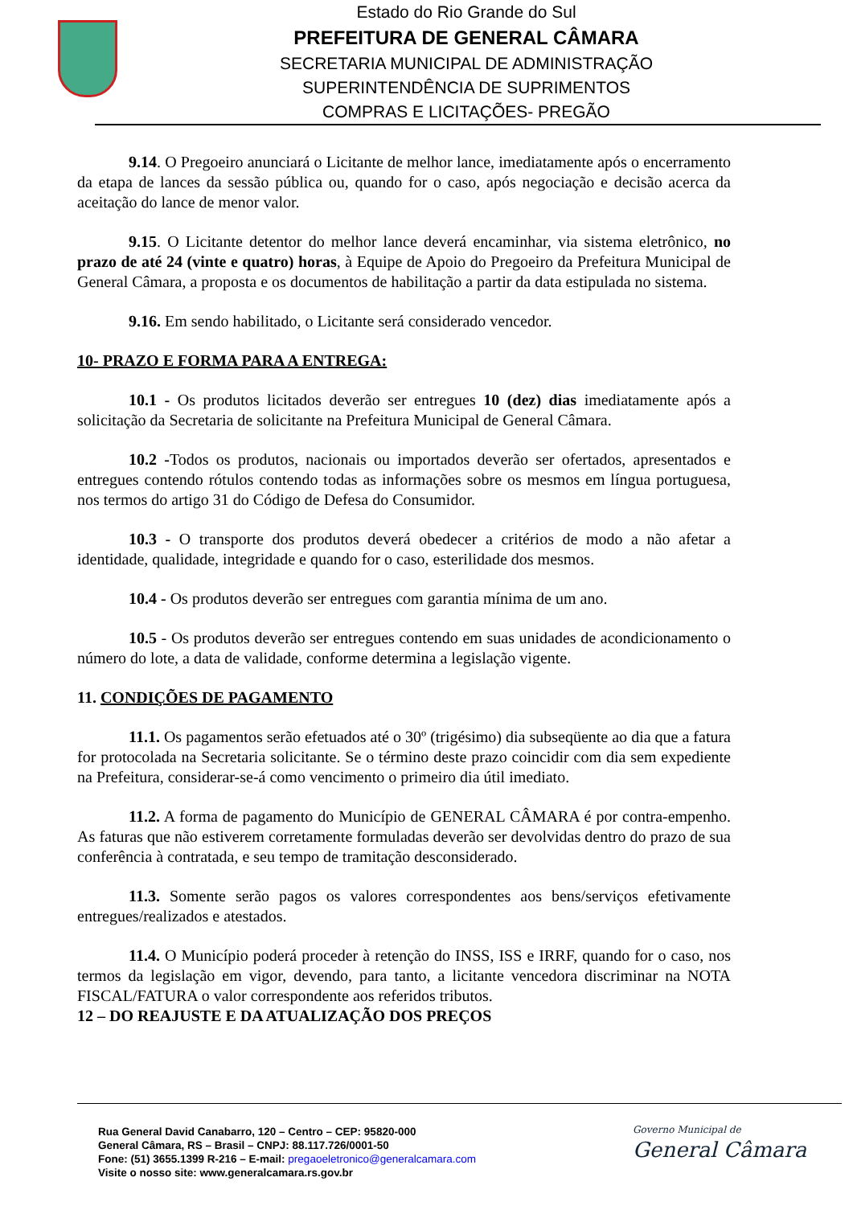Estado do Rio Grande do Sul
PREFEITURA DE GENERAL CÂMARA
SECRETARIA MUNICIPAL DE ADMINISTRAÇÃO
SUPERINTENDÊNCIA DE SUPRIMENTOS
COMPRAS E LICITAÇÕES- PREGÃO
9.14. O Pregoeiro anunciará o Licitante de melhor lance, imediatamente após o encerramento da etapa de lances da sessão pública ou, quando for o caso, após negociação e decisão acerca da aceitação do lance de menor valor.
9.15. O Licitante detentor do melhor lance deverá encaminhar, via sistema eletrônico, no prazo de até 24 (vinte e quatro) horas, à Equipe de Apoio do Pregoeiro da Prefeitura Municipal de General Câmara, a proposta e os documentos de habilitação a partir da data estipulada no sistema.
9.16. Em sendo habilitado, o Licitante será considerado vencedor.
10- PRAZO E FORMA PARA A ENTREGA:
10.1 - Os produtos licitados deverão ser entregues 10 (dez) dias imediatamente após a solicitação da Secretaria de solicitante na Prefeitura Municipal de General Câmara.
10.2 -Todos os produtos, nacionais ou importados deverão ser ofertados, apresentados e entregues contendo rótulos contendo todas as informações sobre os mesmos em língua portuguesa, nos termos do artigo 31 do Código de Defesa do Consumidor.
10.3 - O transporte dos produtos deverá obedecer a critérios de modo a não afetar a identidade, qualidade, integridade e quando for o caso, esterilidade dos mesmos.
10.4 - Os produtos deverão ser entregues com garantia mínima de um ano.
10.5 - Os produtos deverão ser entregues contendo em suas unidades de acondicionamento o número do lote, a data de validade, conforme determina a legislação vigente.
11. CONDIÇÕES DE PAGAMENTO
11.1. Os pagamentos serão efetuados até o 30º (trigésimo) dia subseqüente ao dia que a fatura for protocolada na Secretaria solicitante. Se o término deste prazo coincidir com dia sem expediente na Prefeitura, considerar-se-á como vencimento o primeiro dia útil imediato.
11.2. A forma de pagamento do Município de GENERAL CÂMARA é por contra-empenho. As faturas que não estiverem corretamente formuladas deverão ser devolvidas dentro do prazo de sua conferência à contratada, e seu tempo de tramitação desconsiderado.
11.3. Somente serão pagos os valores correspondentes aos bens/serviços efetivamente entregues/realizados e atestados.
11.4. O Município poderá proceder à retenção do INSS, ISS e IRRF, quando for o caso, nos termos da legislação em vigor, devendo, para tanto, a licitante vencedora discriminar na NOTA FISCAL/FATURA o valor correspondente aos referidos tributos.
12 – DO REAJUSTE E DA ATUALIZAÇÃO DOS PREÇOS
Rua General David Canabarro, 120 – Centro – CEP: 95820-000
General Câmara, RS – Brasil – CNPJ: 88.117.726/0001-50
Fone: (51) 3655.1399 R-216 – E-mail: pregaoeletronico@generalcamara.com
Visite o nosso site: www.generalcamara.rs.gov.br
Governo Municipal de
General Câmara